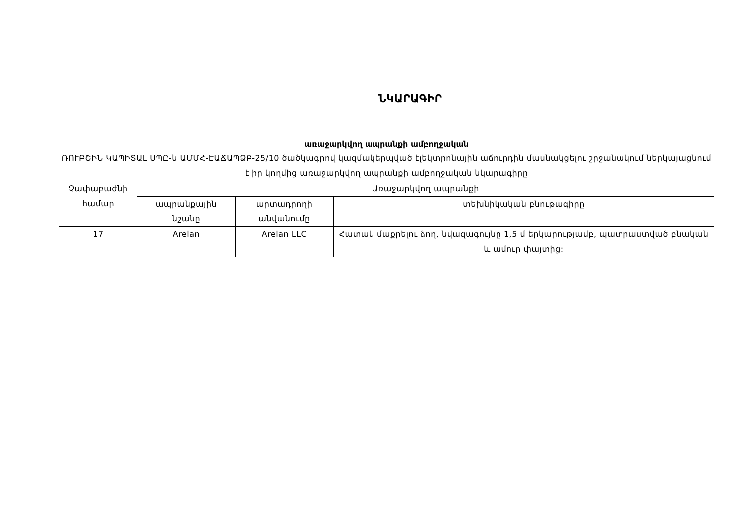ՆԿԱՐԱԳԻՐ
առաջարկվող ապրանքի ամբողջական
ՌՈՒԲՇԻՆ ԿԱՊԻՏԱԼ ՍՊԸ-ն ԱՄՄՀ-ԷԱՃԱՊՁԲ-25/10 ծածկագրով կազմակերպված էլեկտրոնային աճուրդին մասնակցելու շրջանակում ներկայացնում է իր կողմից առաջարկվող ապրանքի ամբողջական նկարագիրը
| Չափաբաժնի համար | Առաջարկվող ապրանքի | | |
| --- | --- | --- | --- |
| | ապրանքային նշանը | արտադրողի անվանումը | տեխնիկական բնութագիրը |
| 17 | Arelan | Arelan LLC | Հատակ մաքրելու ձող, նվազագույնը 1,5 մ երկարությամբ, պատրաստված բնական և ամուր փայտից: |